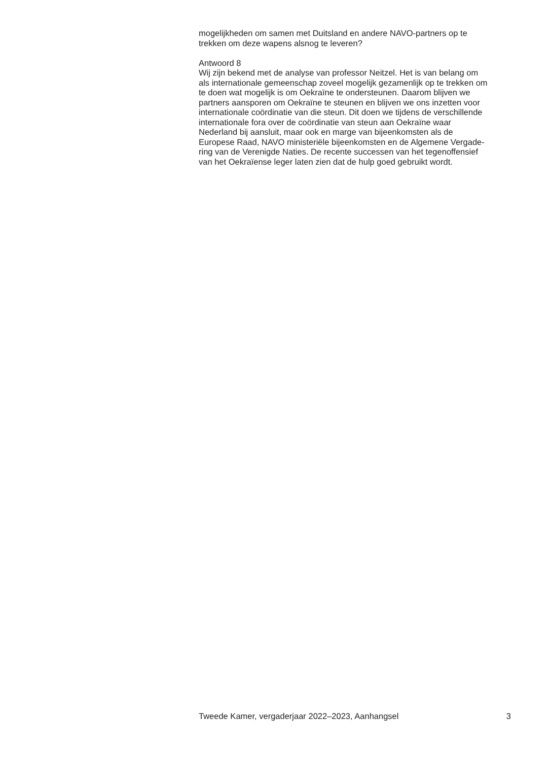mogelijkheden om samen met Duitsland en andere NAVO-partners op te
trekken om deze wapens alsnog te leveren?
Antwoord 8
Wij zijn bekend met de analyse van professor Neitzel. Het is van belang om
als internationale gemeenschap zoveel mogelijk gezamenlijk op te trekken om
te doen wat mogelijk is om Oekraïne te ondersteunen. Daarom blijven we
partners aansporen om Oekraïne te steunen en blijven we ons inzetten voor
internationale coördinatie van die steun. Dit doen we tijdens de verschillende
internationale fora over de coördinatie van steun aan Oekraïne waar
Nederland bij aansluit, maar ook en marge van bijeenkomsten als de
Europese Raad, NAVO ministeriële bijeenkomsten en de Algemene Vergade-
ring van de Verenigde Naties. De recente successen van het tegenoffensief
van het Oekraïense leger laten zien dat de hulp goed gebruikt wordt.
Tweede Kamer, vergaderjaar 2022–2023, Aanhangsel 3